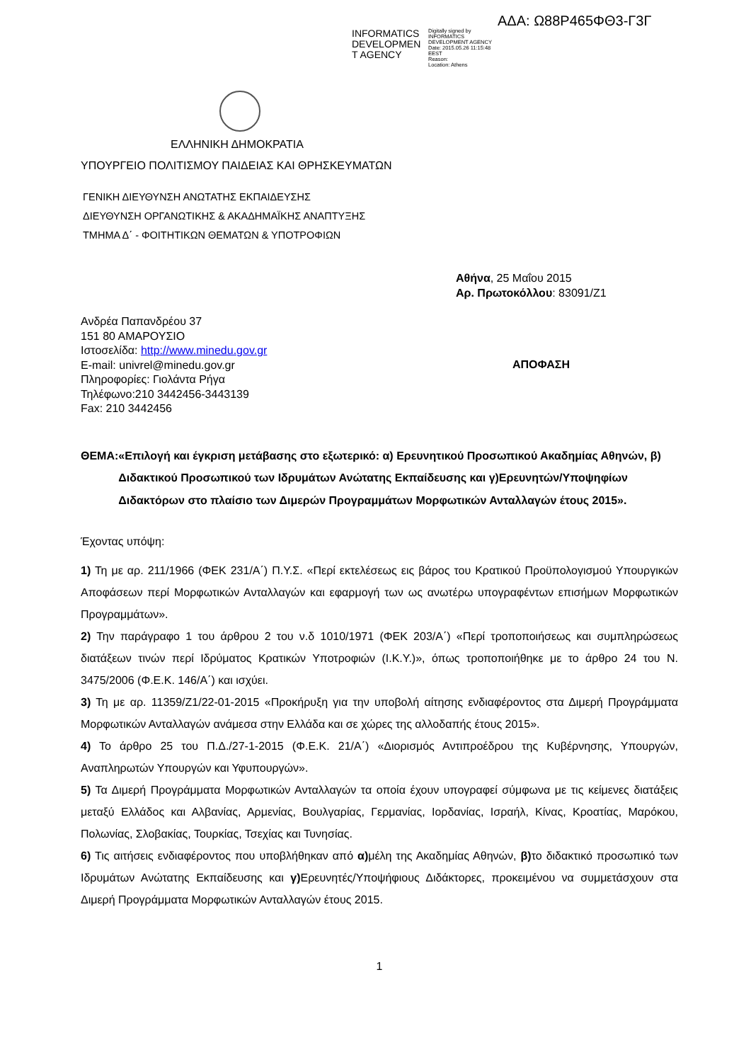ΑΔΑ: Ω88Ρ465ΦΘ3-Γ3Γ
INFORMATICS DEVELOPMEN T AGENCY
Digitally signed by
INFORMATICS
DEVELOPMENT AGENCY
Date: 2015.05.26 11:15:48
EEST
Reason:
Location: Athens
ΕΛΛΗΝΙΚΗ ΔΗΜΟΚΡΑΤΙΑ
ΥΠΟΥΡΓΕΙΟ ΠΟΛΙΤΙΣΜΟΥ ΠΑΙΔΕΙΑΣ ΚΑΙ ΘΡΗΣΚΕΥΜΑΤΩΝ
ΓΕΝΙΚΗ ΔΙΕΥΘΥΝΣΗ ΑΝΩΤΑΤΗΣ ΕΚΠΑΙΔΕΥΣΗΣ
ΔΙΕΥΘΥΝΣΗ ΟΡΓΑΝΩΤΙΚΗΣ & ΑΚΑΔΗΜΑΪΚΗΣ ΑΝΑΠΤΥΞΗΣ
ΤΜΗΜΑ Δ΄ - ΦΟΙΤΗΤΙΚΩΝ ΘΕΜΑΤΩΝ & ΥΠΟΤΡΟΦΙΩΝ
Αθήνα, 25 Μαΐου 2015
Αρ. Πρωτοκόλλου: 83091/Ζ1
Ανδρέα Παπανδρέου 37
151 80 ΑΜΑΡΟΥΣΙΟ
Ιστοσελίδα: http://www.minedu.gov.gr
E-mail: univrel@minedu.gov.gr
Πληροφορίες: Γιολάντα Ρήγα
Τηλέφωνο:210 3442456-3443139
Fax: 210 3442456
ΑΠΟΦΑΣΗ
ΘΕΜΑ: «Επιλογή και έγκριση μετάβασης στο εξωτερικό: α) Ερευνητικού Προσωπικού Ακαδημίας Αθηνών, β) Διδακτικού Προσωπικού των Ιδρυμάτων Ανώτατης Εκπαίδευσης και γ)Ερευνητών/Υποψηφίων Διδακτόρων στο πλαίσιο των Διμερών Προγραμμάτων Μορφωτικών Ανταλλαγών έτους 2015».
Έχοντας υπόψη:
1) Τη με αρ. 211/1966 (ΦΕΚ 231/Α΄) Π.Υ.Σ. «Περί εκτελέσεως εις βάρος του Κρατικού Προϋπολογισμού Υπουργικών Αποφάσεων περί Μορφωτικών Ανταλλαγών και εφαρμογή των ως ανωτέρω υπογραφέντων επισήμων Μορφωτικών Προγραμμάτων».
2) Την παράγραφο 1 του άρθρου 2 του ν.δ 1010/1971 (ΦΕΚ 203/Α΄) «Περί τροποποιήσεως και συμπληρώσεως διατάξεων τινών περί Ιδρύματος Κρατικών Υποτροφιών (Ι.Κ.Υ.)», όπως τροποποιήθηκε με το άρθρο 24 του Ν. 3475/2006 (Φ.Ε.Κ. 146/Α΄) και ισχύει.
3) Τη με αρ. 11359/Ζ1/22-01-2015 «Προκήρυξη για την υποβολή αίτησης ενδιαφέροντος στα Διμερή Προγράμματα Μορφωτικών Ανταλλαγών ανάμεσα στην Ελλάδα και σε χώρες της αλλοδαπής έτους 2015».
4) Το άρθρο 25 του Π.Δ./27-1-2015 (Φ.Ε.Κ. 21/Α΄) «Διορισμός Αντιπροέδρου της Κυβέρνησης, Υπουργών, Αναπληρωτών Υπουργών και Υφυπουργών».
5) Τα Διμερή Προγράμματα Μορφωτικών Ανταλλαγών τα οποία έχουν υπογραφεί σύμφωνα με τις κείμενες διατάξεις μεταξύ Ελλάδος και Αλβανίας, Αρμενίας, Βουλγαρίας, Γερμανίας, Ιορδανίας, Ισραήλ, Κίνας, Κροατίας, Μαρόκου, Πολωνίας, Σλοβακίας, Τουρκίας, Τσεχίας και Τυνησίας.
6) Τις αιτήσεις ενδιαφέροντος που υποβλήθηκαν από α) μέλη της Ακαδημίας Αθηνών, β) το διδακτικό προσωπικό των Ιδρυμάτων Ανώτατης Εκπαίδευσης και γ) Ερευνητές/Υποψήφιους Διδάκτορες, προκειμένου να συμμετάσχουν στα Διμερή Προγράμματα Μορφωτικών Ανταλλαγών έτους 2015.
1